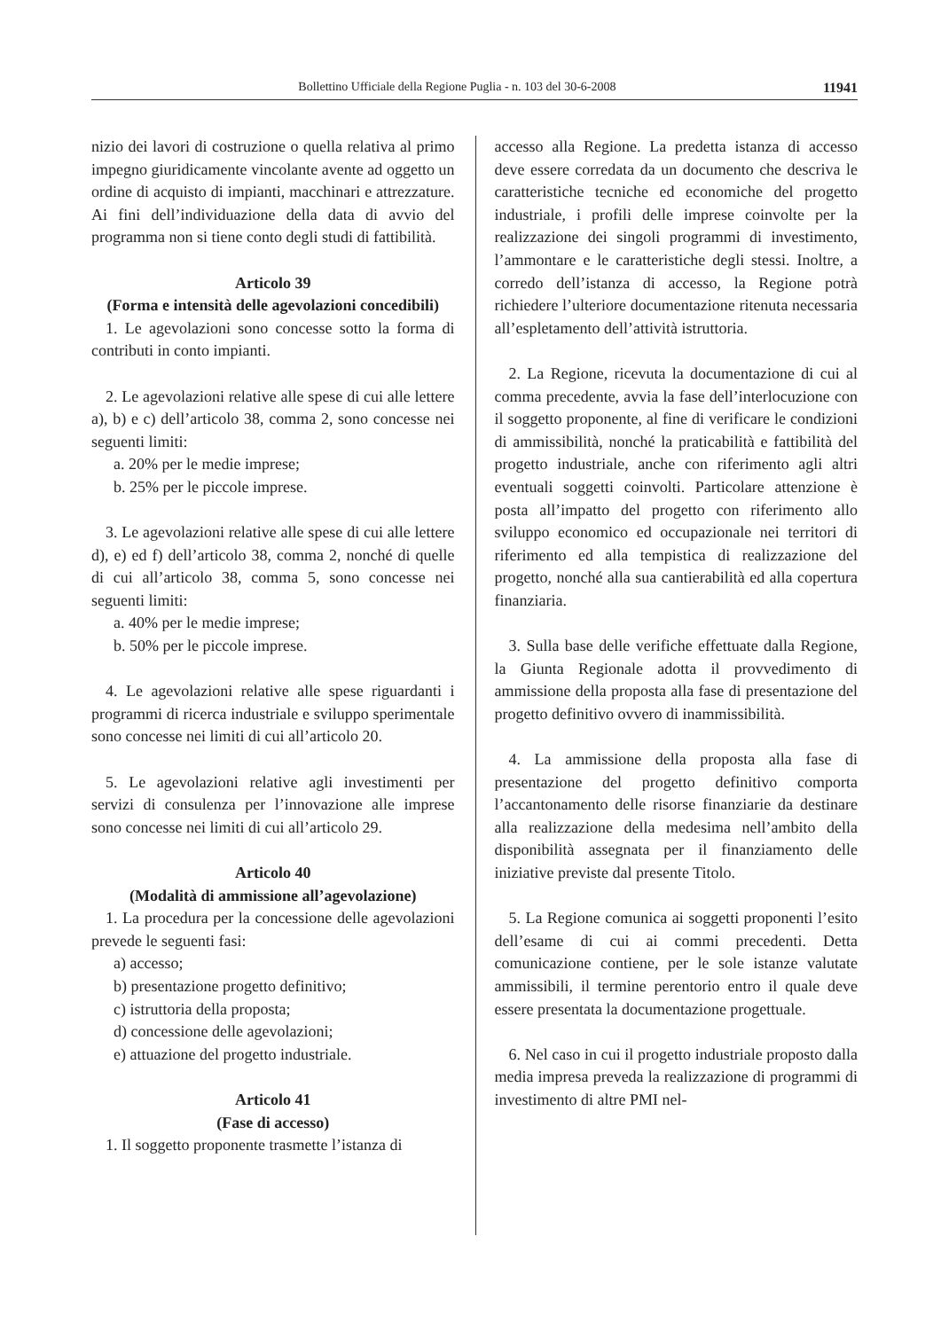Bollettino Ufficiale della Regione Puglia - n. 103 del 30-6-2008 11941
nizio dei lavori di costruzione o quella relativa al primo impegno giuridicamente vincolante avente ad oggetto un ordine di acquisto di impianti, macchinari e attrezzature. Ai fini dell’individuazione della data di avvio del programma non si tiene conto degli studi di fattibilità.
Articolo 39
(Forma e intensità delle agevolazioni concedibili)
1. Le agevolazioni sono concesse sotto la forma di contributi in conto impianti.
2. Le agevolazioni relative alle spese di cui alle lettere a), b) e c) dell’articolo 38, comma 2, sono concesse nei seguenti limiti:
a. 20% per le medie imprese;
b. 25% per le piccole imprese.
3. Le agevolazioni relative alle spese di cui alle lettere d), e) ed f) dell’articolo 38, comma 2, nonché di quelle di cui all’articolo 38, comma 5, sono concesse nei seguenti limiti:
a. 40% per le medie imprese;
b. 50% per le piccole imprese.
4. Le agevolazioni relative alle spese riguardanti i programmi di ricerca industriale e sviluppo sperimentale sono concesse nei limiti di cui all’articolo 20.
5. Le agevolazioni relative agli investimenti per servizi di consulenza per l’innovazione alle imprese sono concesse nei limiti di cui all’articolo 29.
Articolo 40
(Modalità di ammissione all’agevolazione)
1. La procedura per la concessione delle agevolazioni prevede le seguenti fasi:
a) accesso;
b) presentazione progetto definitivo;
c) istruttoria della proposta;
d) concessione delle agevolazioni;
e) attuazione del progetto industriale.
Articolo 41
(Fase di accesso)
1. Il soggetto proponente trasmette l’istanza di
accesso alla Regione. La predetta istanza di accesso deve essere corredata da un documento che descriva le caratteristiche tecniche ed economiche del progetto industriale, i profili delle imprese coinvolte per la realizzazione dei singoli programmi di investimento, l’ammontare e le caratteristiche degli stessi. Inoltre, a corredo dell’istanza di accesso, la Regione potrà richiedere l’ulteriore documentazione ritenuta necessaria all’espletamento dell’attività istruttoria.
2. La Regione, ricevuta la documentazione di cui al comma precedente, avvia la fase dell’interlocuzione con il soggetto proponente, al fine di verificare le condizioni di ammissibilità, nonché la praticabilità e fattibilità del progetto industriale, anche con riferimento agli altri eventuali soggetti coinvolti. Particolare attenzione è posta all’impatto del progetto con riferimento allo sviluppo economico ed occupazionale nei territori di riferimento ed alla tempistica di realizzazione del progetto, nonché alla sua cantierabilità ed alla copertura finanziaria.
3. Sulla base delle verifiche effettuate dalla Regione, la Giunta Regionale adotta il provvedimento di ammissione della proposta alla fase di presentazione del progetto definitivo ovvero di inammissibilità.
4. La ammissione della proposta alla fase di presentazione del progetto definitivo comporta l’accantonamento delle risorse finanziarie da destinare alla realizzazione della medesima nell’ambito della disponibilità assegnata per il finanziamento delle iniziative previste dal presente Titolo.
5. La Regione comunica ai soggetti proponenti l’esito dell’esame di cui ai commi precedenti. Detta comunicazione contiene, per le sole istanze valutate ammissibili, il termine perentorio entro il quale deve essere presentata la documentazione progettuale.
6. Nel caso in cui il progetto industriale proposto dalla media impresa preveda la realizzazione di programmi di investimento di altre PMI nel-